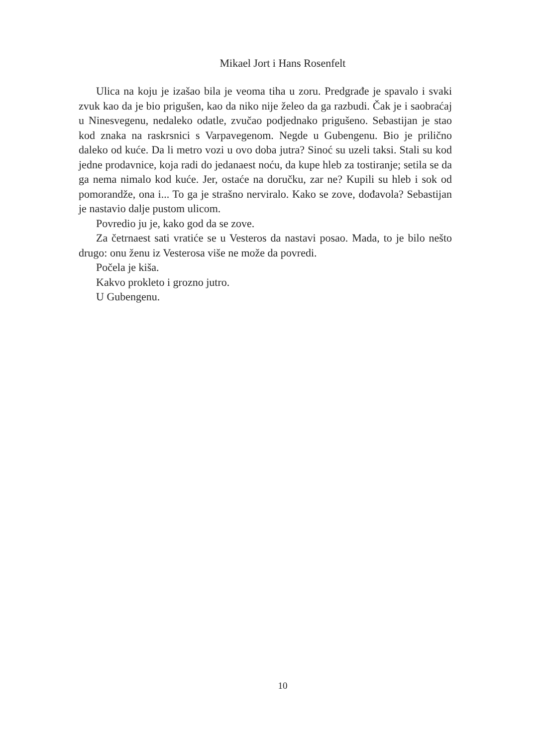Mikael Jort i Hans Rosenfelt
Ulica na koju je izašao bila je veoma tiha u zoru. Predgrađe je spavalo i svaki zvuk kao da je bio prigušen, kao da niko nije želeo da ga razbudi. Čak je i saobraćaj u Ninesvegenu, nedaleko odatle, zvučao podjednako prigušeno. Sebastijan je stao kod znaka na raskrsnici s Varpavegenom. Negde u Gubengenu. Bio je prilično daleko od kuće. Da li metro vozi u ovo doba jutra? Sinoć su uzeli taksi. Stali su kod jedne prodavnice, koja radi do jedanaest noću, da kupe hleb za tostiranje; setila se da ga nema nimalo kod kuće. Jer, ostaće na doručku, zar ne? Kupili su hleb i sok od pomorandže, ona i... To ga je strašno nerviralo. Kako se zove, dođavola? Sebastijan je nastavio dalje pustom ulicom.
Povredio ju je, kako god da se zove.
Za četrnaest sati vratiće se u Vesteros da nastavi posao. Mada, to je bilo nešto drugo: onu ženu iz Vesterosa više ne može da povredi.
Počela je kiša.
Kakvo prokleto i grozno jutro.
U Gubengenu.
10